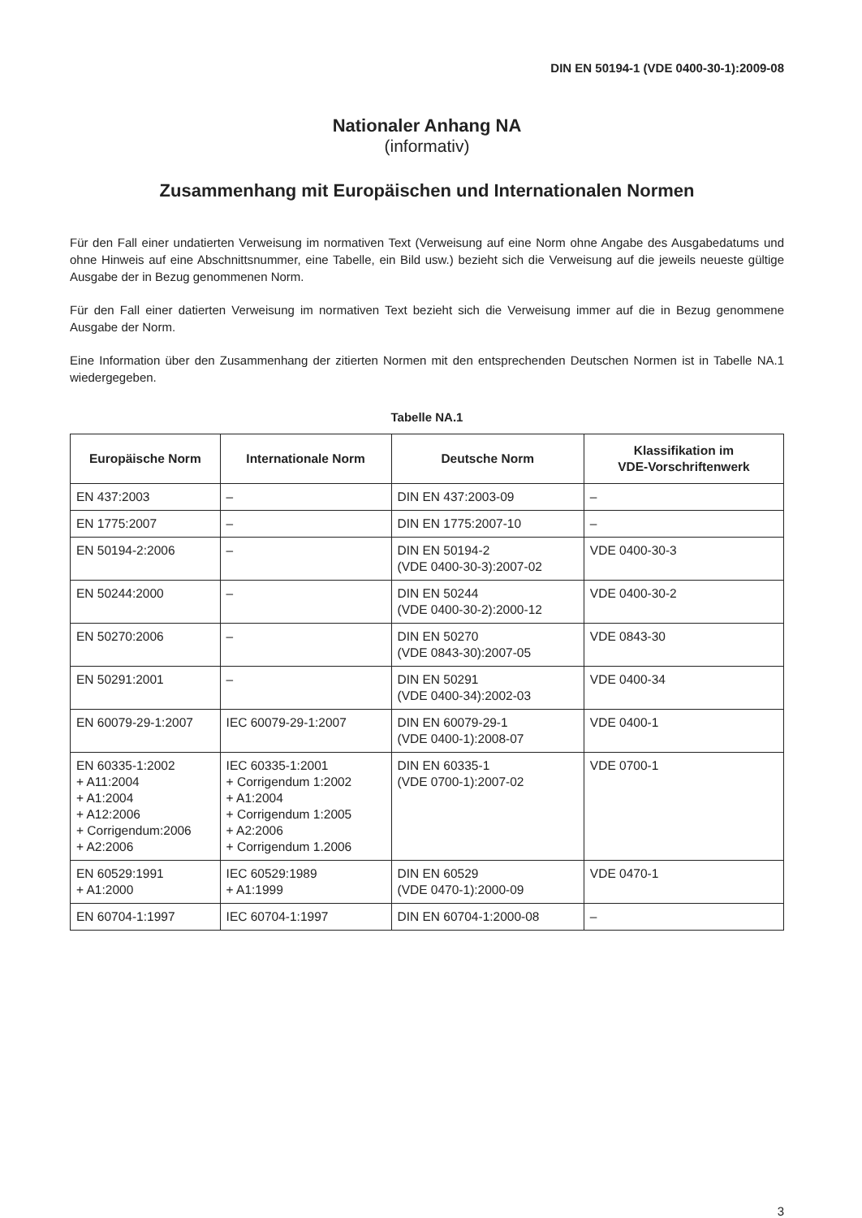DIN EN 50194-1 (VDE 0400-30-1):2009-08
Nationaler Anhang NA
(informativ)
Zusammenhang mit Europäischen und Internationalen Normen
Für den Fall einer undatierten Verweisung im normativen Text (Verweisung auf eine Norm ohne Angabe des Ausgabedatums und ohne Hinweis auf eine Abschnittsnummer, eine Tabelle, ein Bild usw.) bezieht sich die Verweisung auf die jeweils neueste gültige Ausgabe der in Bezug genommenen Norm.
Für den Fall einer datierten Verweisung im normativen Text bezieht sich die Verweisung immer auf die in Bezug genommene Ausgabe der Norm.
Eine Information über den Zusammenhang der zitierten Normen mit den entsprechenden Deutschen Normen ist in Tabelle NA.1 wiedergegeben.
Tabelle NA.1
| Europäische Norm | Internationale Norm | Deutsche Norm | Klassifikation im VDE-Vorschriftenwerk |
| --- | --- | --- | --- |
| EN 437:2003 | – | DIN EN 437:2003-09 | – |
| EN 1775:2007 | – | DIN EN 1775:2007-10 | – |
| EN 50194-2:2006 | – | DIN EN 50194-2 (VDE 0400-30-3):2007-02 | VDE 0400-30-3 |
| EN 50244:2000 | – | DIN EN 50244 (VDE 0400-30-2):2000-12 | VDE 0400-30-2 |
| EN 50270:2006 | – | DIN EN 50270 (VDE 0843-30):2007-05 | VDE 0843-30 |
| EN 50291:2001 | – | DIN EN 50291 (VDE 0400-34):2002-03 | VDE 0400-34 |
| EN 60079-29-1:2007 | IEC 60079-29-1:2007 | DIN EN 60079-29-1 (VDE 0400-1):2008-07 | VDE 0400-1 |
| EN 60335-1:2002 + A11:2004 + A1:2004 + A12:2006 + Corrigendum:2006 + A2:2006 | IEC 60335-1:2001 + Corrigendum 1:2002 + A1:2004 + Corrigendum 1:2005 + A2:2006 + Corrigendum 1.2006 | DIN EN 60335-1 (VDE 0700-1):2007-02 | VDE 0700-1 |
| EN 60529:1991 + A1:2000 | IEC 60529:1989 + A1:1999 | DIN EN 60529 (VDE 0470-1):2000-09 | VDE 0470-1 |
| EN 60704-1:1997 | IEC 60704-1:1997 | DIN EN 60704-1:2000-08 | – |
3